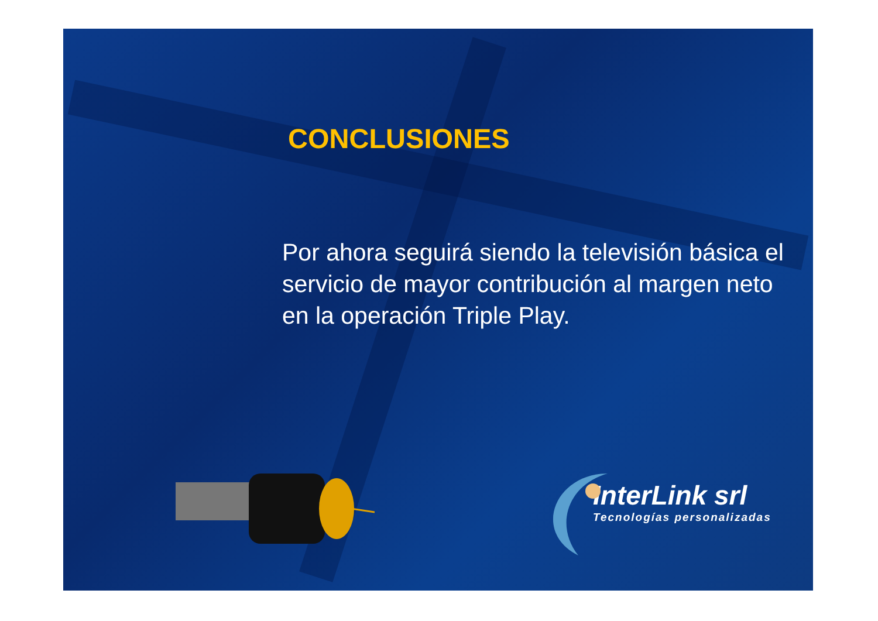CONCLUSIONES
Por ahora seguirá siendo la televisión básica el servicio de mayor contribución al margen neto en la operación Triple Play.
InterLink srl
Tecnologías personalizadas